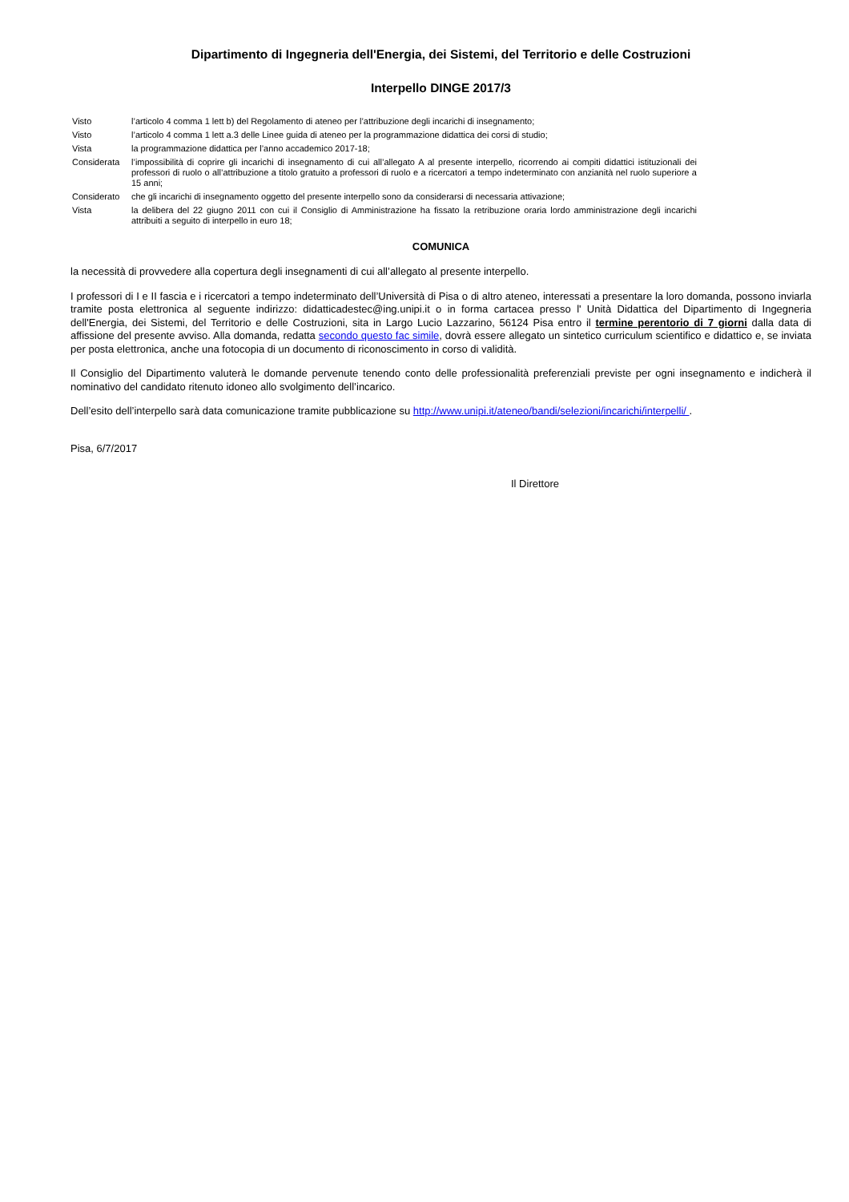Dipartimento di Ingegneria dell'Energia, dei Sistemi, del Territorio e delle Costruzioni
Interpello DINGE 2017/3
| Visto | l’articolo 4 comma 1 lett b) del Regolamento di ateneo per l’attribuzione degli incarichi di insegnamento; |
| Visto | l’articolo 4 comma 1 lett a.3 delle Linee guida di ateneo per la programmazione didattica dei corsi di studio; |
| Vista | la programmazione didattica per l’anno accademico 2017-18; |
| Considerata | l’impossibilità di coprire gli incarichi di insegnamento di cui all’allegato A al presente interpello, ricorrendo ai compiti didattici istituzionali dei professori di ruolo o all’attribuzione a titolo gratuito a professori di ruolo e a ricercatori a tempo indeterminato con anzianità nel ruolo superiore a 15 anni; |
| Considerato | che gli incarichi di insegnamento oggetto del presente interpello sono da considerarsi di necessaria attivazione; |
| Vista | la delibera del 22 giugno 2011 con cui il Consiglio di Amministrazione ha fissato la retribuzione oraria lordo amministrazione degli incarichi attribuiti a seguito di interpello in euro 18; |
COMUNICA
la necessità di provvedere alla copertura degli insegnamenti di cui all’allegato al presente interpello.
I professori di I e II fascia e i ricercatori a tempo indeterminato dell’Università di Pisa o di altro ateneo, interessati a presentare la loro domanda, possono inviarla tramite posta elettronica al seguente indirizzo: didatticadestec@ing.unipi.it o in forma cartacea presso l' Unità Didattica del Dipartimento di Ingegneria dell'Energia, dei Sistemi, del Territorio e delle Costruzioni, sita in Largo Lucio Lazzarino, 56124 Pisa entro il termine perentorio di 7 giorni dalla data di affissione del presente avviso. Alla domanda, redatta secondo questo fac simile, dovrà essere allegato un sintetico curriculum scientifico e didattico e, se inviata per posta elettronica, anche una fotocopia di un documento di riconoscimento in corso di validità.
Il Consiglio del Dipartimento valuterà le domande pervenute tenendo conto delle professionalità preferenziali previste per ogni insegnamento e indicherà il nominativo del candidato ritenuto idoneo allo svolgimento dell’incarico.
Dell’esito dell’interpello sarà data comunicazione tramite pubblicazione su http://www.unipi.it/ateneo/bandi/selezioni/incarichi/interpelli/ .
Pisa, 6/7/2017
Il Direttore